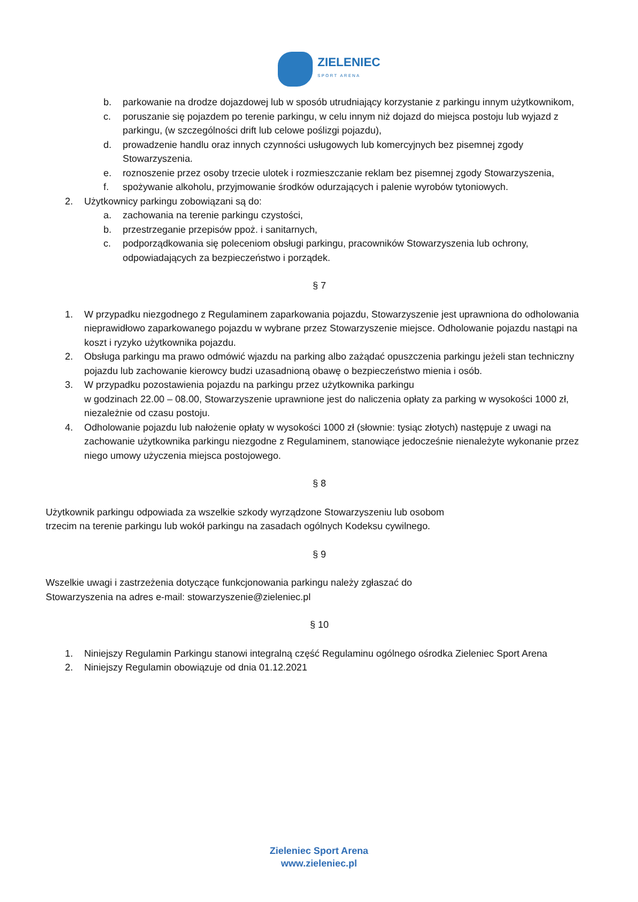ZIELENIEC
SPORT ARENA
b. parkowanie na drodze dojazdowej lub w sposób utrudniający korzystanie z parkingu innym użytkownikom,
c. poruszanie się pojazdem po terenie parkingu, w celu innym niż dojazd do miejsca postoju lub wyjazd z parkingu, (w szczególności drift lub celowe poślizgi pojazdu),
d. prowadzenie handlu oraz innych czynności usługowych lub komercyjnych bez pisemnej zgody Stowarzyszenia.
e. roznoszenie przez osoby trzecie ulotek i rozmieszczanie reklam bez pisemnej zgody Stowarzyszenia,
f. spożywanie alkoholu, przyjmowanie środków odurzających i palenie wyrobów tytoniowych.
2. Użytkownicy parkingu zobowiązani są do:
a. zachowania na terenie parkingu czystości,
b. przestrzeganie przepisów ppoż. i sanitarnych,
c. podporządkowania się poleceniom obsługi parkingu, pracowników Stowarzyszenia lub ochrony, odpowiadających za bezpieczeństwo i porządek.
§ 7
1. W przypadku niezgodnego z Regulaminem zaparkowania pojazdu, Stowarzyszenie jest uprawniona do odholowania nieprawidłowo zaparkowanego pojazdu w wybrane przez Stowarzyszenie miejsce. Odholowanie pojazdu nastąpi na koszt i ryzyko użytkownika pojazdu.
2. Obsługa parkingu ma prawo odmówić wjazdu na parking albo zażądać opuszczenia parkingu jeżeli stan techniczny pojazdu lub zachowanie kierowcy budzi uzasadnioną obawę o bezpieczeństwo mienia i osób.
3. W przypadku pozostawienia pojazdu na parkingu przez użytkownika parkingu
w godzinach 22.00 – 08.00, Stowarzyszenie uprawnione jest do naliczenia opłaty za parking w wysokości 1000 zł, niezależnie od czasu postoju.
4. Odholowanie pojazdu lub nałożenie opłaty w wysokości 1000 zł (słownie: tysiąc złotych) następuje z uwagi na zachowanie użytkownika parkingu niezgodne z Regulaminem, stanowiące jedocześnie nienależyte wykonanie przez niego umowy użyczenia miejsca postojowego.
§ 8
Użytkownik parkingu odpowiada za wszelkie szkody wyrządzone Stowarzyszeniu lub osobom
trzecim na terenie parkingu lub wokół parkingu na zasadach ogólnych Kodeksu cywilnego.
§ 9
Wszelkie uwagi i zastrzeżenia dotyczące funkcjonowania parkingu należy zgłaszać do
Stowarzyszenia na adres e-mail: stowarzyszenie@zieleniec.pl
§ 10
1. Niniejszy Regulamin Parkingu stanowi integralną część Regulaminu ogólnego ośrodka Zieleniec Sport Arena
2. Niniejszy Regulamin obowiązuje od dnia 01.12.2021
Zieleniec Sport Arena
www.zieleniec.pl